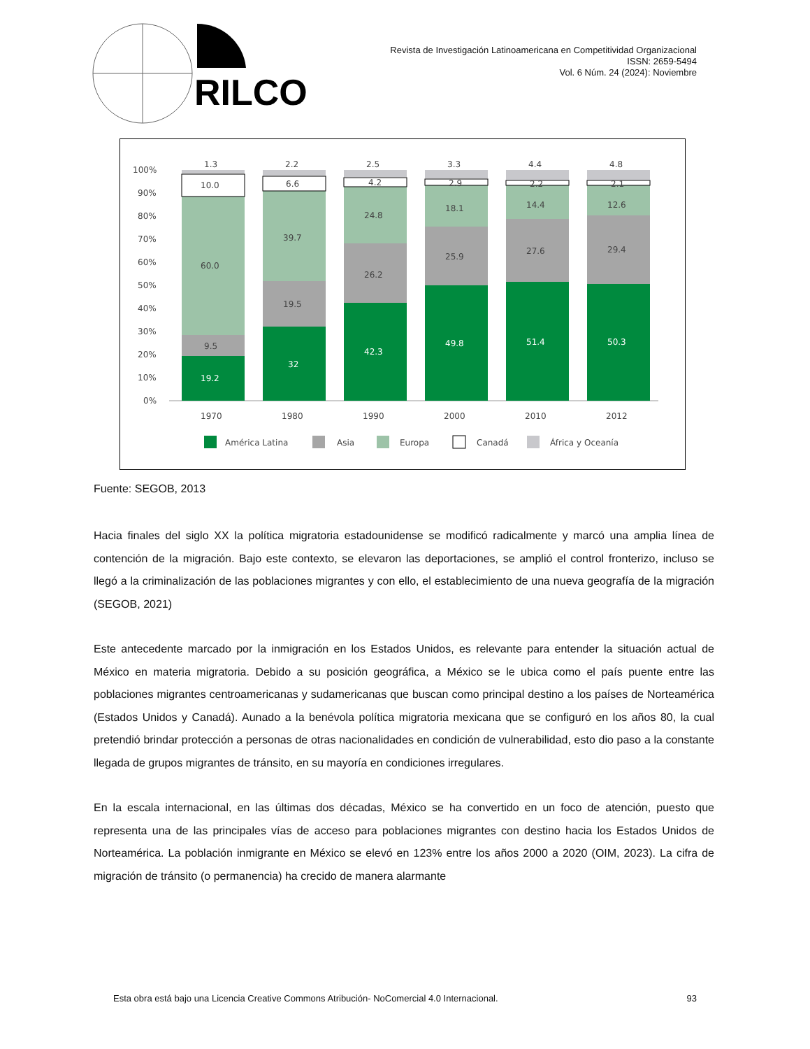RILCO
Revista de Investigación Latinoamericana en Competitividad Organizacional
ISSN: 2659-5494
Vol. 6 Núm. 24 (2024): Noviembre
100%
90%
80%
70%
60%
50%
40%
30%
20%
10%
0%
1.3
2.2
2.5
3.3
4.4
4.8
10.0
6.6
4.2
2.9
2.2
2.1
60.0
39.7
24.8
18.1
14.4
12.6
9.5
19.5
26.2
25.9
27.6
29.4
19.2
32
42.3
49.8
51.4
50.3
1970
1980
1990
2000
2010
2012
América Latina
Asia
Europa
Canadá
África y Oceanía
Fuente: SEGOB, 2013
Hacia finales del siglo XX la política migratoria estadounidense se modificó radicalmente y marcó una amplia línea de contención de la migración. Bajo este contexto, se elevaron las deportaciones, se amplió el control fronterizo, incluso se llegó a la criminalización de las poblaciones migrantes y con ello, el establecimiento de una nueva geografía de la migración (SEGOB, 2021)
Este antecedente marcado por la inmigración en los Estados Unidos, es relevante para entender la situación actual de México en materia migratoria. Debido a su posición geográfica, a México se le ubica como el país puente entre las poblaciones migrantes centroamericanas y sudamericanas que buscan como principal destino a los países de Norteamérica (Estados Unidos y Canadá). Aunado a la benévola política migratoria mexicana que se configuró en los años 80, la cual pretendió brindar protección a personas de otras nacionalidades en condición de vulnerabilidad, esto dio paso a la constante llegada de grupos migrantes de tránsito, en su mayoría en condiciones irregulares.
En la escala internacional, en las últimas dos décadas, México se ha convertido en un foco de atención, puesto que representa una de las principales vías de acceso para poblaciones migrantes con destino hacia los Estados Unidos de Norteamérica. La población inmigrante en México se elevó en 123% entre los años 2000 a 2020 (OIM, 2023). La cifra de migración de tránsito (o permanencia) ha crecido de manera alarmante
Esta obra está bajo una Licencia Creative Commons Atribución- NoComercial 4.0 Internacional. 93